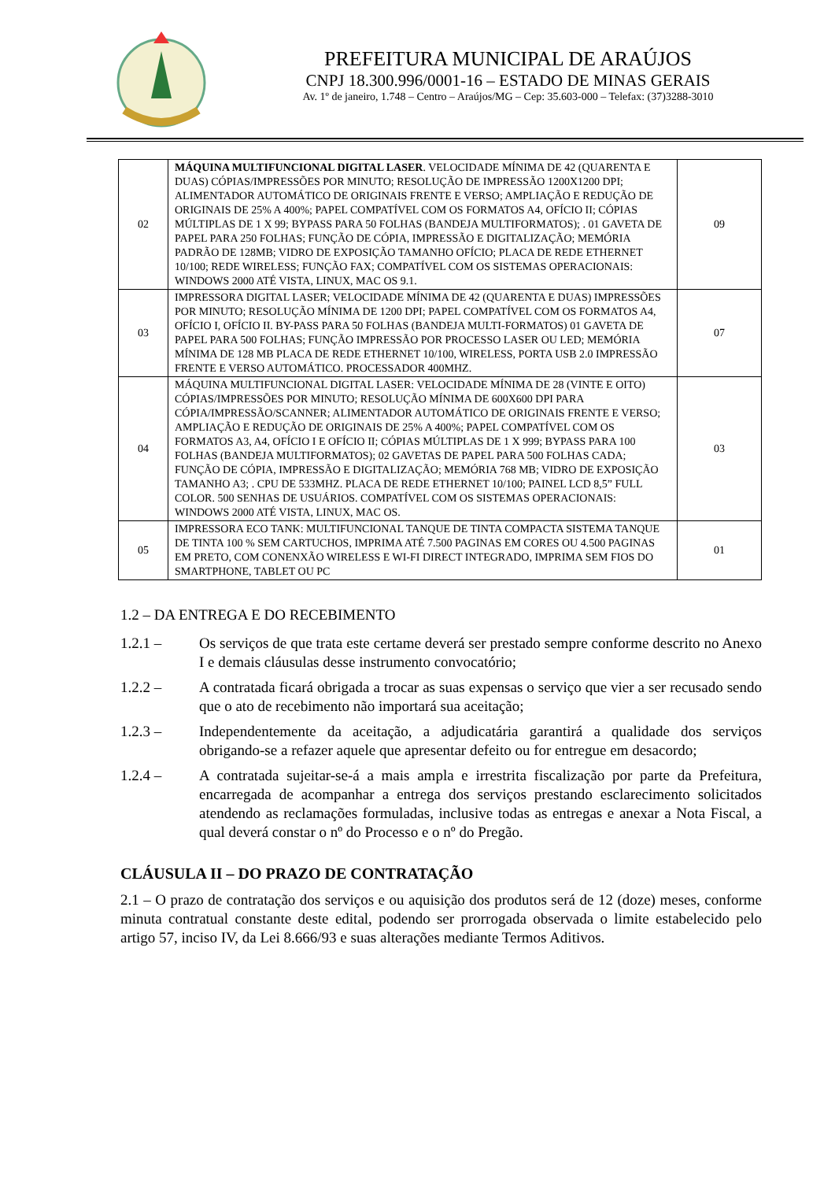PREFEITURA MUNICIPAL DE ARAÚJOS
CNPJ 18.300.996/0001-16 – ESTADO DE MINAS GERAIS
Av. 1º de janeiro, 1.748 – Centro – Araújos/MG – Cep: 35.603-000 – Telefax: (37)3288-3010
| 02 | MÁQUINA MULTIFUNCIONAL DIGITAL LASER . VELOCIDADE MÍNIMA DE 42 (QUARENTA E DUAS) CÓPIAS/IMPRESSÕES POR MINUTO; RESOLUÇÃO DE IMPRESSÃO 1200X1200 DPI; ALIMENTADOR AUTOMÁTICO DE ORIGINAIS FRENTE E VERSO; AMPLIAÇÃO E REDUÇÃO DE ORIGINAIS DE 25% A 400%; PAPEL COMPATÍVEL COM OS FORMATOS A4, OFÍCIO II; CÓPIAS MÚLTIPLAS DE 1 X 99; BYPASS PARA 50 FOLHAS (BANDEJA MULTIFORMATOS); . 01 GAVETA DE PAPEL PARA 250 FOLHAS; FUNÇÃO DE CÓPIA, IMPRESSÃO E DIGITALIZAÇÃO; MEMÓRIA PADRÃO DE 128MB; VIDRO DE EXPOSIÇÃO TAMANHO OFÍCIO; PLACA DE REDE ETHERNET 10/100; REDE WIRELESS; FUNÇÃO FAX; COMPATÍVEL COM OS SISTEMAS OPERACIONAIS: WINDOWS 2000 ATÉ VISTA, LINUX, MAC OS 9.1. | 09 |
| 03 | IMPRESSORA DIGITAL LASER; VELOCIDADE MÍNIMA DE 42 (QUARENTA E DUAS) IMPRESSÕES POR MINUTO; RESOLUÇÃO MÍNIMA DE 1200 DPI; PAPEL COMPATÍVEL COM OS FORMATOS A4, OFÍCIO I, OFÍCIO II. BY-PASS PARA 50 FOLHAS (BANDEJA MULTI-FORMATOS) 01 GAVETA DE PAPEL PARA 500 FOLHAS; FUNÇÃO IMPRESSÃO POR PROCESSO LASER OU LED; MEMÓRIA MÍNIMA DE 128 MB PLACA DE REDE ETHERNET 10/100, WIRELESS, PORTA USB 2.0 IMPRESSÃO FRENTE E VERSO AUTOMÁTICO. PROCESSADOR 400MHZ. | 07 |
| 04 | MÁQUINA MULTIFUNCIONAL DIGITAL LASER: VELOCIDADE MÍNIMA DE 28 (VINTE E OITO) CÓPIAS/IMPRESSÕES POR MINUTO; RESOLUÇÃO MÍNIMA DE 600X600 DPI PARA CÓPIA/IMPRESSÃO/SCANNER; ALIMENTADOR AUTOMÁTICO DE ORIGINAIS FRENTE E VERSO; AMPLIAÇÃO E REDUÇÃO DE ORIGINAIS DE 25% A 400%; PAPEL COMPATÍVEL COM OS FORMATOS A3, A4, OFÍCIO I E OFÍCIO II; CÓPIAS MÚLTIPLAS DE 1 X 999; BYPASS PARA 100 FOLHAS (BANDEJA MULTIFORMATOS); 02 GAVETAS DE PAPEL PARA 500 FOLHAS CADA; FUNÇÃO DE CÓPIA, IMPRESSÃO E DIGITALIZAÇÃO; MEMÓRIA 768 MB; VIDRO DE EXPOSIÇÃO TAMANHO A3; . CPU DE 533MHZ. PLACA DE REDE ETHERNET 10/100; PAINEL LCD 8,5” FULL COLOR. 500 SENHAS DE USUÁRIOS. COMPATÍVEL COM OS SISTEMAS OPERACIONAIS: WINDOWS 2000 ATÉ VISTA, LINUX, MAC OS. | 03 |
| 05 | IMPRESSORA ECO TANK: MULTIFUNCIONAL TANQUE DE TINTA COMPACTA SISTEMA TANQUE DE TINTA 100 % SEM CARTUCHOS, IMPRIMA ATÉ 7.500 PAGINAS EM CORES OU 4.500 PAGINAS EM PRETO, COM CONENXÃO WIRELESS E WI-FI DIRECT INTEGRADO, IMPRIMA SEM FIOS DO SMARTPHONE, TABLET OU PC | 01 |
1.2 – DA ENTREGA E DO RECEBIMENTO
1.2.1 – Os serviços de que trata este certame deverá ser prestado sempre conforme descrito no Anexo I e demais cláusulas desse instrumento convocatório;
1.2.2 – A contratada ficará obrigada a trocar as suas expensas o serviço que vier a ser recusado sendo que o ato de recebimento não importará sua aceitação;
1.2.3 – Independentemente da aceitação, a adjudicatária garantirá a qualidade dos serviços obrigando-se a refazer aquele que apresentar defeito ou for entregue em desacordo;
1.2.4 – A contratada sujeitar-se-á a mais ampla e irrestrita fiscalização por parte da Prefeitura, encarregada de acompanhar a entrega dos serviços prestando esclarecimento solicitados atendendo as reclamações formuladas, inclusive todas as entregas e anexar a Nota Fiscal, a qual deverá constar o nº do Processo e o nº do Pregão.
CLÁUSULA II – DO PRAZO DE CONTRATAÇÃO
2.1 – O prazo de contratação dos serviços e ou aquisição dos produtos será de 12 (doze) meses, conforme minuta contratual constante deste edital, podendo ser prorrogada observada o limite estabelecido pelo artigo 57, inciso IV, da Lei 8.666/93 e suas alterações mediante Termos Aditivos.